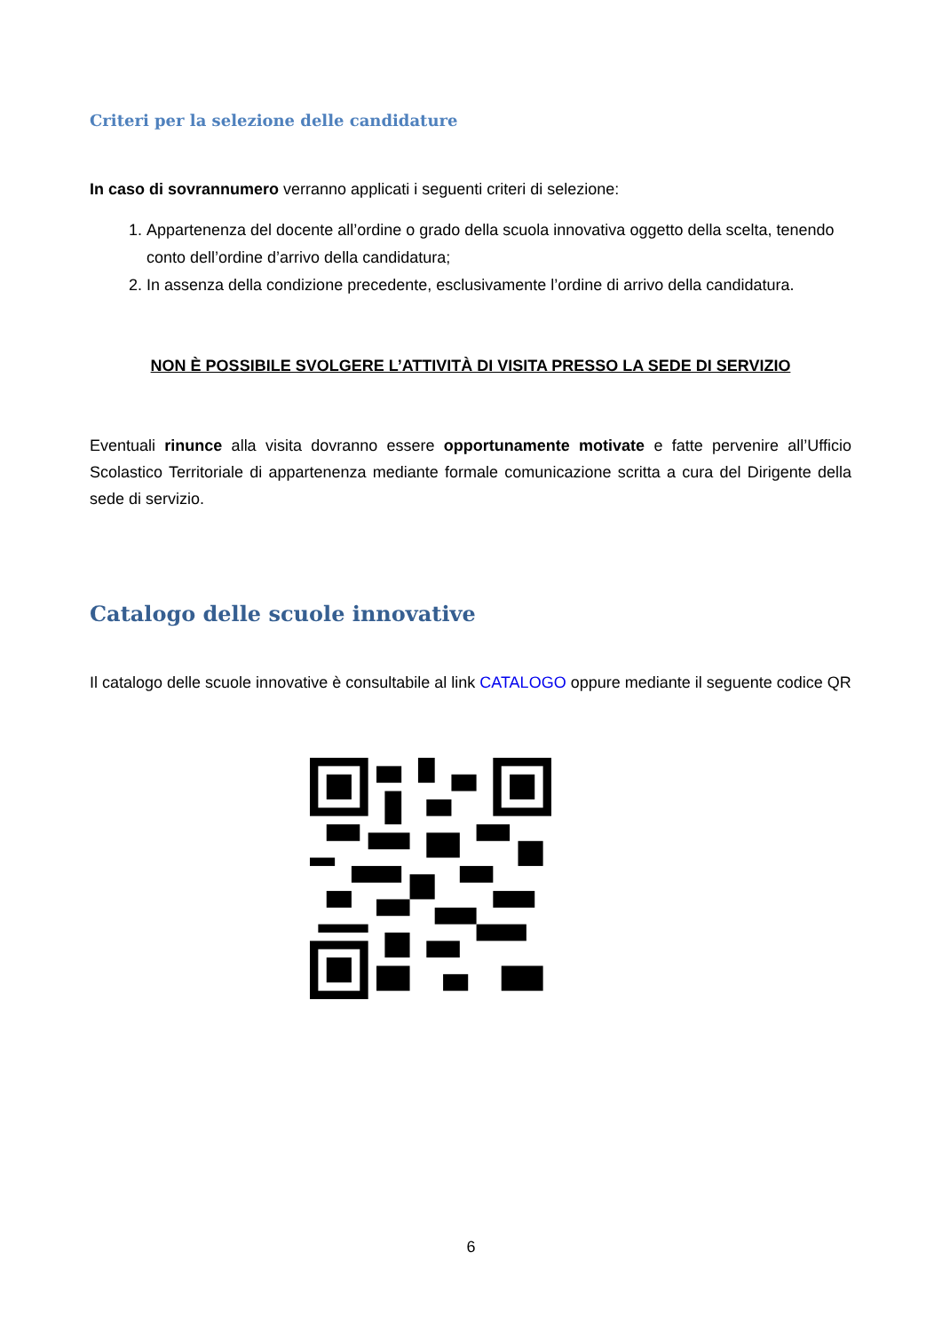Criteri per la selezione delle candidature
In caso di sovrannumero verranno applicati i seguenti criteri di selezione:
1. Appartenenza del docente all’ordine o grado della scuola innovativa oggetto della scelta, tenendo conto dell’ordine d’arrivo della candidatura;
2. In assenza della condizione precedente, esclusivamente l’ordine di arrivo della candidatura.
NON È POSSIBILE SVOLGERE L’ATTIVITÀ DI VISITA PRESSO LA SEDE DI SERVIZIO
Eventuali rinunce alla visita dovranno essere opportunamente motivate e fatte pervenire all’Ufficio Scolastico Territoriale di appartenenza mediante formale comunicazione scritta a cura del Dirigente della sede di servizio.
Catalogo delle scuole innovative
Il catalogo delle scuole innovative è consultabile al link CATALOGO oppure mediante il seguente codice QR
6